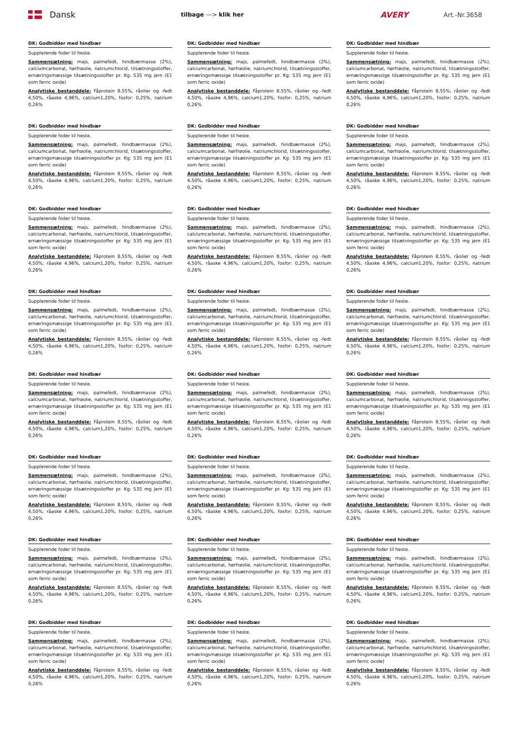Dansk
tilbage ---> klik her
AVERY
Art.-Nr.3658
DK: Godbidder med hindbær
Supplerende foder til heste.
Sammensætning: majs, palmefedt, hindbærmasse (2%), calcium­carbonat, hørfrøolie, natriumchlorid, tilsætningsstoffer, ernærings­mæssige tilsætningsstoffer pr. Kg: 535 mg jern (E1 som ferric oxide)
Analytiske bestanddele: Fåprotein 8,55%, råolier og -fedt 4,50%, råaske 4,96%, calcium1,20%, fosfor: 0,25%, natrium 0,26%
DK: Godbidder med hindbær
Supplerende foder til heste.
Sammensætning: majs, palmefedt, hindbærmasse (2%), calcium­carbonat, hørfrøolie, natriumchlorid, tilsætningsstoffer, ernærings­mæssige tilsætningsstoffer pr. Kg: 535 mg jern (E1 som ferric oxide)
Analytiske bestanddele: Fåprotein 8,55%, råolier og -fedt 4,50%, råaske 4,96%, calcium1,20%, fosfor: 0,25%, natrium 0,26%
DK: Godbidder med hindbær
Supplerende foder til heste.
Sammensætning: majs, palmefedt, hindbærmasse (2%), calcium­carbonat, hørfrøolie, natriumchlorid, tilsætningsstoffer, ernærings­mæssige tilsætningsstoffer pr. Kg: 535 mg jern (E1 som ferric oxide)
Analytiske bestanddele: Fåprotein 8,55%, råolier og -fedt 4,50%, råaske 4,96%, calcium1,20%, fosfor: 0,25%, natrium 0,26%
DK: Godbidder med hindbær
Supplerende foder til heste.
Sammensætning: majs, palmefedt, hindbærmasse (2%), calcium­carbonat, hørfrøolie, natriumchlorid, tilsætningsstoffer, ernærings­mæssige tilsætningsstoffer pr. Kg: 535 mg jern (E1 som ferric oxide)
Analytiske bestanddele: Fåprotein 8,55%, råolier og -fedt 4,50%, råaske 4,96%, calcium1,20%, fosfor: 0,25%, natrium 0,26%
DK: Godbidder med hindbær
Supplerende foder til heste.
Sammensætning: majs, palmefedt, hindbærmasse (2%), calcium­carbonat, hørfrøolie, natriumchlorid, tilsætningsstoffer, ernærings­mæssige tilsætningsstoffer pr. Kg: 535 mg jern (E1 som ferric oxide)
Analytiske bestanddele: Fåprotein 8,55%, råolier og -fedt 4,50%, råaske 4,96%, calcium1,20%, fosfor: 0,25%, natrium 0,26%
DK: Godbidder med hindbær
Supplerende foder til heste.
Sammensætning: majs, palmefedt, hindbærmasse (2%), calcium­carbonat, hørfrøolie, natriumchlorid, tilsætningsstoffer, ernærings­mæssige tilsætningsstoffer pr. Kg: 535 mg jern (E1 som ferric oxide)
Analytiske bestanddele: Fåprotein 8,55%, råolier og -fedt 4,50%, råaske 4,96%, calcium1,20%, fosfor: 0,25%, natrium 0,26%
DK: Godbidder med hindbær
Supplerende foder til heste.
Sammensætning: majs, palmefedt, hindbærmasse (2%), calcium­carbonat, hørfrøolie, natriumchlorid, tilsætningsstoffer, ernærings­mæssige tilsætningsstoffer pr. Kg: 535 mg jern (E1 som ferric oxide)
Analytiske bestanddele: Fåprotein 8,55%, råolier og -fedt 4,50%, råaske 4,96%, calcium1,20%, fosfor: 0,25%, natrium 0,26%
DK: Godbidder med hindbær
Supplerende foder til heste.
Sammensætning: majs, palmefedt, hindbærmasse (2%), calcium­carbonat, hørfrøolie, natriumchlorid, tilsætningsstoffer, ernærings­mæssige tilsætningsstoffer pr. Kg: 535 mg jern (E1 som ferric oxide)
Analytiske bestanddele: Fåprotein 8,55%, råolier og -fedt 4,50%, råaske 4,96%, calcium1,20%, fosfor: 0,25%, natrium 0,26%
DK: Godbidder med hindbær
Supplerende foder til heste.
Sammensætning: majs, palmefedt, hindbærmasse (2%), calcium­carbonat, hørfrøolie, natriumchlorid, tilsætningsstoffer, ernærings­mæssige tilsætningsstoffer pr. Kg: 535 mg jern (E1 som ferric oxide)
Analytiske bestanddele: Fåprotein 8,55%, råolier og -fedt 4,50%, råaske 4,96%, calcium1,20%, fosfor: 0,25%, natrium 0,26%
DK: Godbidder med hindbær
Supplerende foder til heste.
Sammensætning: majs, palmefedt, hindbærmasse (2%), calcium­carbonat, hørfrøolie, natriumchlorid, tilsætningsstoffer, ernærings­mæssige tilsætningsstoffer pr. Kg: 535 mg jern (E1 som ferric oxide)
Analytiske bestanddele: Fåprotein 8,55%, råolier og -fedt 4,50%, råaske 4,96%, calcium1,20%, fosfor: 0,25%, natrium 0,26%
DK: Godbidder med hindbær
Supplerende foder til heste.
Sammensætning: majs, palmefedt, hindbærmasse (2%), calcium­carbonat, hørfrøolie, natriumchlorid, tilsætningsstoffer, ernærings­mæssige tilsætningsstoffer pr. Kg: 535 mg jern (E1 som ferric oxide)
Analytiske bestanddele: Fåprotein 8,55%, råolier og -fedt 4,50%, råaske 4,96%, calcium1,20%, fosfor: 0,25%, natrium 0,26%
DK: Godbidder med hindbær
Supplerende foder til heste.
Sammensætning: majs, palmefedt, hindbærmasse (2%), calcium­carbonat, hørfrøolie, natriumchlorid, tilsætningsstoffer, ernærings­mæssige tilsætningsstoffer pr. Kg: 535 mg jern (E1 som ferric oxide)
Analytiske bestanddele: Fåprotein 8,55%, råolier og -fedt 4,50%, råaske 4,96%, calcium1,20%, fosfor: 0,25%, natrium 0,26%
DK: Godbidder med hindbær
Supplerende foder til heste.
Sammensætning: majs, palmefedt, hindbærmasse (2%), calcium­carbonat, hørfrøolie, natriumchlorid, tilsætningsstoffer, ernærings­mæssige tilsætningsstoffer pr. Kg: 535 mg jern (E1 som ferric oxide)
Analytiske bestanddele: Fåprotein 8,55%, råolier og -fedt 4,50%, råaske 4,96%, calcium1,20%, fosfor: 0,25%, natrium 0,26%
DK: Godbidder med hindbær
Supplerende foder til heste.
Sammensætning: majs, palmefedt, hindbærmasse (2%), calcium­carbonat, hørfrøolie, natriumchlorid, tilsætningsstoffer, ernærings­mæssige tilsætningsstoffer pr. Kg: 535 mg jern (E1 som ferric oxide)
Analytiske bestanddele: Fåprotein 8,55%, råolier og -fedt 4,50%, råaske 4,96%, calcium1,20%, fosfor: 0,25%, natrium 0,26%
DK: Godbidder med hindbær
Supplerende foder til heste.
Sammensætning: majs, palmefedt, hindbærmasse (2%), calcium­carbonat, hørfrøolie, natriumchlorid, tilsætningsstoffer, ernærings­mæssige tilsætningsstoffer pr. Kg: 535 mg jern (E1 som ferric oxide)
Analytiske bestanddele: Fåprotein 8,55%, råolier og -fedt 4,50%, råaske 4,96%, calcium1,20%, fosfor: 0,25%, natrium 0,26%
DK: Godbidder med hindbær
Supplerende foder til heste.
Sammensætning: majs, palmefedt, hindbærmasse (2%), calcium­carbonat, hørfrøolie, natriumchlorid, tilsætningsstoffer, ernærings­mæssige tilsætningsstoffer pr. Kg: 535 mg jern (E1 som ferric oxide)
Analytiske bestanddele: Fåprotein 8,55%, råolier og -fedt 4,50%, råaske 4,96%, calcium1,20%, fosfor: 0,25%, natrium 0,26%
DK: Godbidder med hindbær
Supplerende foder til heste.
Sammensætning: majs, palmefedt, hindbærmasse (2%), calcium­carbonat, hørfrøolie, natriumchlorid, tilsætningsstoffer, ernærings­mæssige tilsætningsstoffer pr. Kg: 535 mg jern (E1 som ferric oxide)
Analytiske bestanddele: Fåprotein 8,55%, råolier og -fedt 4,50%, råaske 4,96%, calcium1,20%, fosfor: 0,25%, natrium 0,26%
DK: Godbidder med hindbær
Supplerende foder til heste.
Sammensætning: majs, palmefedt, hindbærmasse (2%), calcium­carbonat, hørfrøolie, natriumchlorid, tilsætningsstoffer, ernærings­mæssige tilsætningsstoffer pr. Kg: 535 mg jern (E1 som ferric oxide)
Analytiske bestanddele: Fåprotein 8,55%, råolier og -fedt 4,50%, råaske 4,96%, calcium1,20%, fosfor: 0,25%, natrium 0,26%
DK: Godbidder med hindbær
Supplerende foder til heste.
Sammensætning: majs, palmefedt, hindbærmasse (2%), calcium­carbonat, hørfrøolie, natriumchlorid, tilsætningsstoffer, ernærings­mæssige tilsætningsstoffer pr. Kg: 535 mg jern (E1 som ferric oxide)
Analytiske bestanddele: Fåprotein 8,55%, råolier og -fedt 4,50%, råaske 4,96%, calcium1,20%, fosfor: 0,25%, natrium 0,26%
DK: Godbidder med hindbær
Supplerende foder til heste.
Sammensætning: majs, palmefedt, hindbærmasse (2%), calcium­carbonat, hørfrøolie, natriumchlorid, tilsætningsstoffer, ernærings­mæssige tilsætningsstoffer pr. Kg: 535 mg jern (E1 som ferric oxide)
Analytiske bestanddele: Fåprotein 8,55%, råolier og -fedt 4,50%, råaske 4,96%, calcium1,20%, fosfor: 0,25%, natrium 0,26%
DK: Godbidder med hindbær
Supplerende foder til heste.
Sammensætning: majs, palmefedt, hindbærmasse (2%), calcium­carbonat, hørfrøolie, natriumchlorid, tilsætningsstoffer, ernærings­mæssige tilsætningsstoffer pr. Kg: 535 mg jern (E1 som ferric oxide)
Analytiske bestanddele: Fåprotein 8,55%, råolier og -fedt 4,50%, råaske 4,96%, calcium1,20%, fosfor: 0,25%, natrium 0,26%
DK: Godbidder med hindbær
Supplerende foder til heste.
Sammensætning: majs, palmefedt, hindbærmasse (2%), calcium­carbonat, hørfrøolie, natriumchlorid, tilsætningsstoffer, ernærings­mæssige tilsætningsstoffer pr. Kg: 535 mg jern (E1 som ferric oxide)
Analytiske bestanddele: Fåprotein 8,55%, råolier og -fedt 4,50%, råaske 4,96%, calcium1,20%, fosfor: 0,25%, natrium 0,26%
DK: Godbidder med hindbær
Supplerende foder til heste.
Sammensætning: majs, palmefedt, hindbærmasse (2%), calcium­carbonat, hørfrøolie, natriumchlorid, tilsætningsstoffer, ernærings­mæssige tilsætningsstoffer pr. Kg: 535 mg jern (E1 som ferric oxide)
Analytiske bestanddele: Fåprotein 8,55%, råolier og -fedt 4,50%, råaske 4,96%, calcium1,20%, fosfor: 0,25%, natrium 0,26%
DK: Godbidder med hindbær
Supplerende foder til heste.
Sammensætning: majs, palmefedt, hindbærmasse (2%), calcium­carbonat, hørfrøolie, natriumchlorid, tilsætningsstoffer, ernærings­mæssige tilsætningsstoffer pr. Kg: 535 mg jern (E1 som ferric oxide)
Analytiske bestanddele: Fåprotein 8,55%, råolier og -fedt 4,50%, råaske 4,96%, calcium1,20%, fosfor: 0,25%, natrium 0,26%